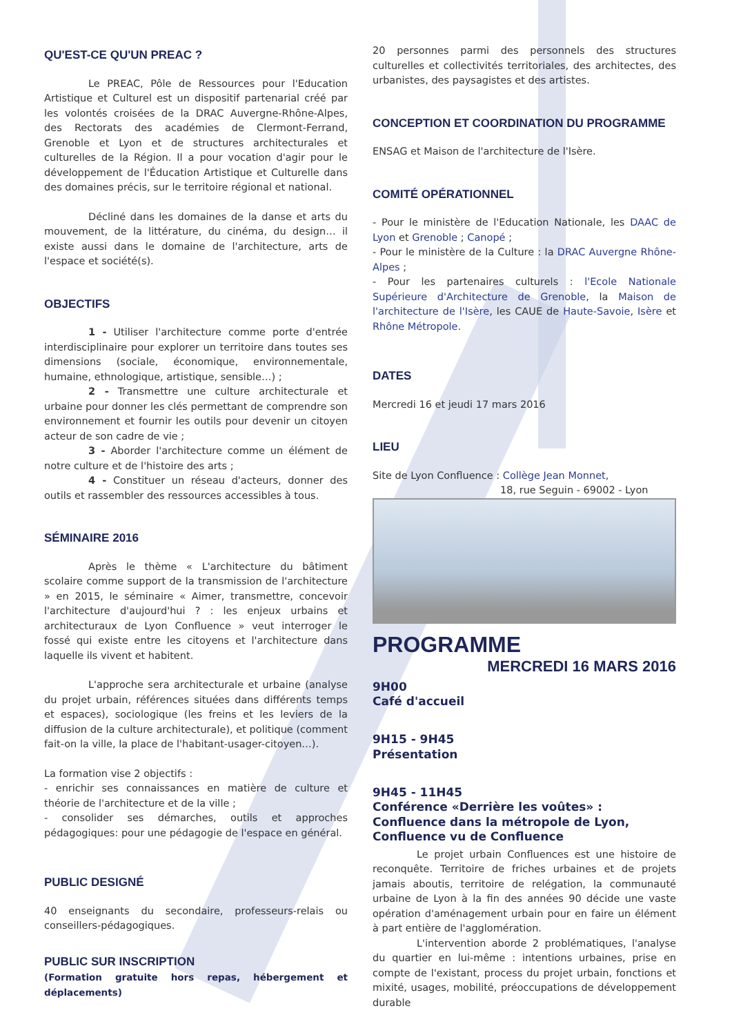QU'EST-CE QU'UN PREAC ?
Le PREAC, Pôle de Ressources pour l'Education Artistique et Culturel est un dispositif partenarial créé par les volontés croisées de la DRAC Auvergne-Rhône-Alpes, des Rectorats des académies de Clermont-Ferrand, Grenoble et Lyon et de structures architecturales et culturelles de la Région. Il a pour vocation d'agir pour le développement de l'Éducation Artistique et Culturelle dans des domaines précis, sur le territoire régional et national.
Décliné dans les domaines de la danse et arts du mouvement, de la littérature, du cinéma, du design… il existe aussi dans le domaine de l'architecture, arts de l'espace et société(s).
OBJECTIFS
1 - Utiliser l'architecture comme porte d'entrée interdisciplinaire pour explorer un territoire dans toutes ses dimensions (sociale, économique, environnementale, humaine, ethnologique, artistique, sensible…) ;
2 - Transmettre une culture architecturale et urbaine pour donner les clés permettant de comprendre son environnement et fournir les outils pour devenir un citoyen acteur de son cadre de vie ;
3 - Aborder l'architecture comme un élément de notre culture et de l'histoire des arts ;
4 - Constituer un réseau d'acteurs, donner des outils et rassembler des ressources accessibles à tous.
SÉMINAIRE 2016
Après le thème « L'architecture du bâtiment scolaire comme support de la transmission de l'architecture » en 2015, le séminaire « Aimer, transmettre, concevoir l'architecture d'aujourd'hui ? : les enjeux urbains et architecturaux de Lyon Confluence » veut interroger le fossé qui existe entre les citoyens et l'architecture dans laquelle ils vivent et habitent.
L'approche sera architecturale et urbaine (analyse du projet urbain, références situées dans différents temps et espaces), sociologique (les freins et les leviers de la diffusion de la culture architecturale), et politique (comment fait-on la ville, la place de l'habitant-usager-citoyen…).
La formation vise 2 objectifs :
- enrichir ses connaissances en matière de culture et théorie de l'architecture et de la ville ;
- consolider ses démarches, outils et approches pédagogiques: pour une pédagogie de l'espace en général.
PUBLIC DESIGNÉ
40 enseignants du secondaire, professeurs-relais ou conseillers-pédagogiques.
PUBLIC SUR INSCRIPTION
(Formation gratuite hors repas, hébergement et déplacements)
20 personnes parmi des personnels des structures culturelles et collectivités territoriales, des architectes, des urbanistes, des paysagistes et des artistes.
CONCEPTION ET COORDINATION DU PROGRAMME
ENSAG et Maison de l'architecture de l'Isère.
COMITÉ OPÉRATIONNEL
- Pour le ministère de l'Education Nationale, les DAAC de Lyon et Grenoble ; Canopé ;
- Pour le ministère de la Culture : la DRAC Auvergne Rhône-Alpes ;
- Pour les partenaires culturels : l'Ecole Nationale Supérieure d'Architecture de Grenoble, la Maison de l'architecture de l'Isère, les CAUE de Haute-Savoie, Isère et Rhône Métropole.
DATES
Mercredi 16 et jeudi 17 mars 2016
LIEU
Site de Lyon Confluence : Collège Jean Monnet,
18, rue Seguin - 69002 - Lyon
PROGRAMME
MERCREDI 16 MARS 2016
9H00
Café d'accueil
9H15 - 9H45
Présentation
9H45 - 11H45
Conférence «Derrière les voûtes» : Confluence dans la métropole de Lyon, Confluence vu de Confluence
Le projet urbain Confluences est une histoire de reconquête. Territoire de friches urbaines et de projets jamais aboutis, territoire de relégation, la communauté urbaine de Lyon à la fin des années 90 décide une vaste opération d'aménagement urbain pour en faire un élément à part entière de l'agglomération.
L'intervention aborde 2 problématiques, l'analyse du quartier en lui-même : intentions urbaines, prise en compte de l'existant, process du projet urbain, fonctions et mixité, usages, mobilité, préoccupations de développement durable